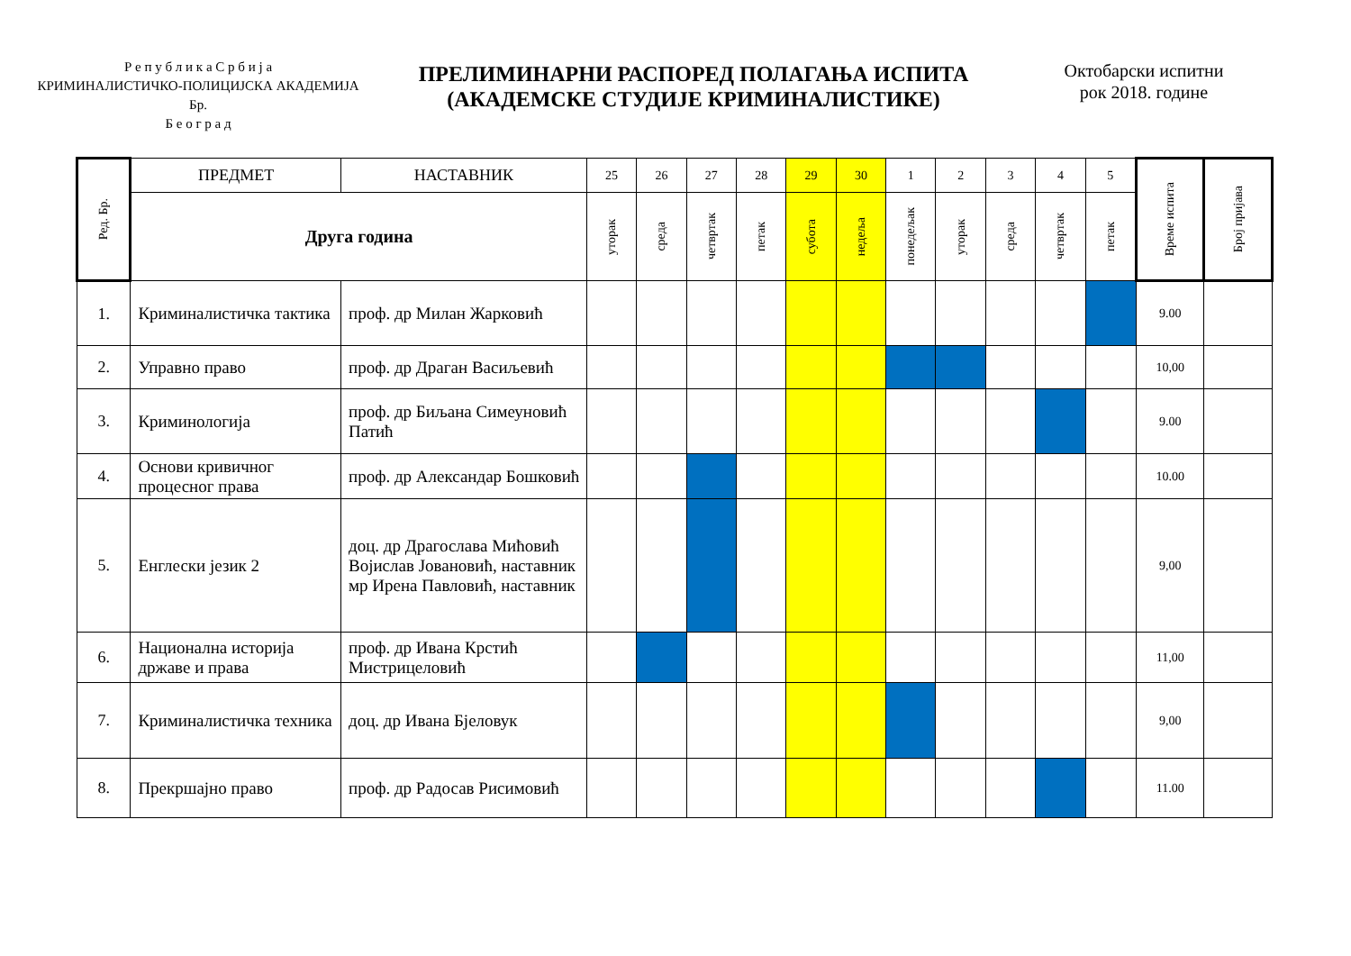Р е п у б л и к а С р б и ј а
КРИМИНАЛИСТИЧКО-ПОЛИЦИЈСКА АКАДЕМИЈА
Бр.
Б е о г р а д
ПРЕЛИМИНАРНИ РАСПОРЕД ПОЛАГАЊА ИСПИТА
(АКАДЕМСКЕ СТУДИЈЕ КРИМИНАЛИСТИКЕ)
Октобарски испитни
рок 2018. године
| Ред. Бр. | ПРЕДМЕТ | НАСТАВНИК | 25 | 26 | 27 | 28 | 29 | 30 | 1 | 2 | 3 | 4 | 5 | Време испита | Број пријава |
| --- | --- | --- | --- | --- | --- | --- | --- | --- | --- | --- | --- | --- | --- | --- | --- |
| | Друга година | | уторак | среда | четвртак | петак | субота | недеља | понедељак | уторак | среда | четвртак | петак | | |
| 1. | Криминалистичка тактика | проф. др Милан Жарковић | | | | | | | | | | | | 9.00 | |
| 2. | Управно право | проф. др Драган Васиљевић | | | | | | | | | | | | 10,00 | |
| 3. | Криминологија | проф. др Биљана Симеуновић Патић | | | | | | | | | | | | 9.00 | |
| 4. | Основи кривичног процесног права | проф. др Александар Бошковић | | | | | | | | | | | | 10.00 | |
| 5. | Енглески језик 2 | доц. др Драгослава Мићовић Војислав Јовановић, наставник мр Ирена Павловић, наставник | | | | | | | | | | | | 9,00 | |
| 6. | Национална историја државе и права | проф. др Ивана Крстић Мистрицеловић | | | | | | | | | | | | 11,00 | |
| 7. | Криминалистичка техника | доц. др Ивана Бјеловук | | | | | | | | | | | | 9,00 | |
| 8. | Прекршајно право | проф. др Радосав Рисимовић | | | | | | | | | | | | 11.00 | |